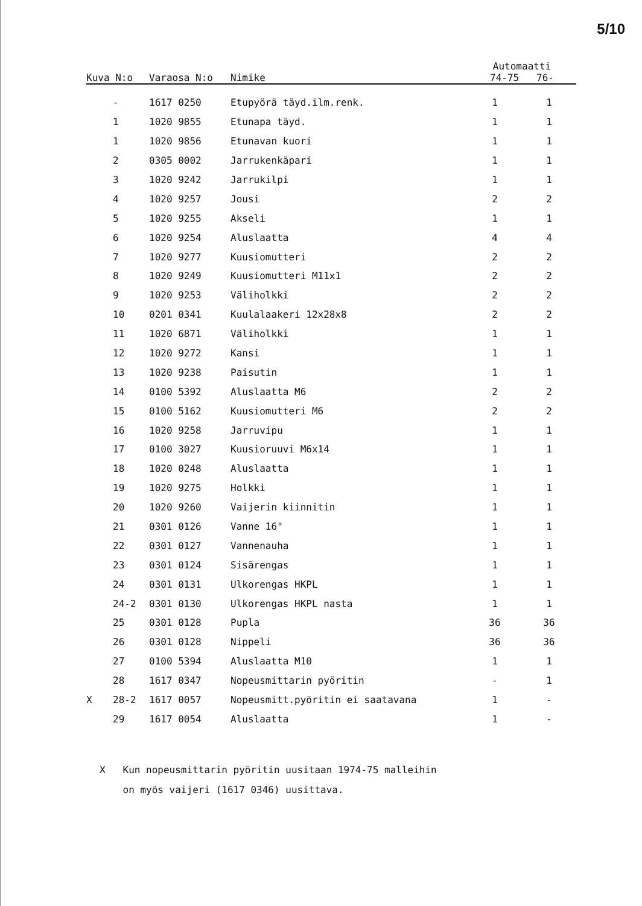5/10
| Kuva N:o | | Varaosa N:o | Nimike | Automaatti 74-75 76- | |
| --- | --- | --- | --- | --- | --- |
| | - | 1617 0250 | Etupyörä täyd.ilm.renk. | 1 | 1 |
| | 1 | 1020 9855 | Etunapa täyd. | 1 | 1 |
| | 1 | 1020 9856 | Etunavan kuori | 1 | 1 |
| | 2 | 0305 0002 | Jarrukenkäpari | 1 | 1 |
| | 3 | 1020 9242 | Jarrukilpi | 1 | 1 |
| | 4 | 1020 9257 | Jousi | 2 | 2 |
| | 5 | 1020 9255 | Akseli | 1 | 1 |
| | 6 | 1020 9254 | Aluslaatta | 4 | 4 |
| | 7 | 1020 9277 | Kuusiomutteri | 2 | 2 |
| | 8 | 1020 9249 | Kuusiomutteri M11x1 | 2 | 2 |
| | 9 | 1020 9253 | Väliholkki | 2 | 2 |
| | 10 | 0201 0341 | Kuulalaakeri 12x28x8 | 2 | 2 |
| | 11 | 1020 6871 | Väliholkki | 1 | 1 |
| | 12 | 1020 9272 | Kansi | 1 | 1 |
| | 13 | 1020 9238 | Paisutin | 1 | 1 |
| | 14 | 0100 5392 | Aluslaatta M6 | 2 | 2 |
| | 15 | 0100 5162 | Kuusiomutteri M6 | 2 | 2 |
| | 16 | 1020 9258 | Jarruvipu | 1 | 1 |
| | 17 | 0100 3027 | Kuusioruuvi M6x14 | 1 | 1 |
| | 18 | 1020 0248 | Aluslaatta | 1 | 1 |
| | 19 | 1020 9275 | Holkki | 1 | 1 |
| | 20 | 1020 9260 | Vaijerin kiinnitin | 1 | 1 |
| | 21 | 0301 0126 | Vanne 16" | 1 | 1 |
| | 22 | 0301 0127 | Vannenauha | 1 | 1 |
| | 23 | 0301 0124 | Sisärengas | 1 | 1 |
| | 24 | 0301 0131 | Ulkorengas HKPL | 1 | 1 |
| | 24-2 | 0301 0130 | Ulkorengas HKPL nasta | 1 | 1 |
| | 25 | 0301 0128 | Pupla | 36 | 36 |
| | 26 | 0301 0128 | Nippeli | 36 | 36 |
| | 27 | 0100 5394 | Aluslaatta M10 | 1 | 1 |
| | 28 | 1617 0347 | Nopeusmittarin pyöritin | - | 1 |
| X | 28-2 | 1617 0057 | Nopeusmitt.pyöritin ei saatavana | 1 | - |
| | 29 | 1617 0054 | Aluslaatta | 1 | - |
X Kun nopeusmittarin pyöritin uusitaan 1974-75 malleihin
on myös vaijeri (1617 0346) uusittava.